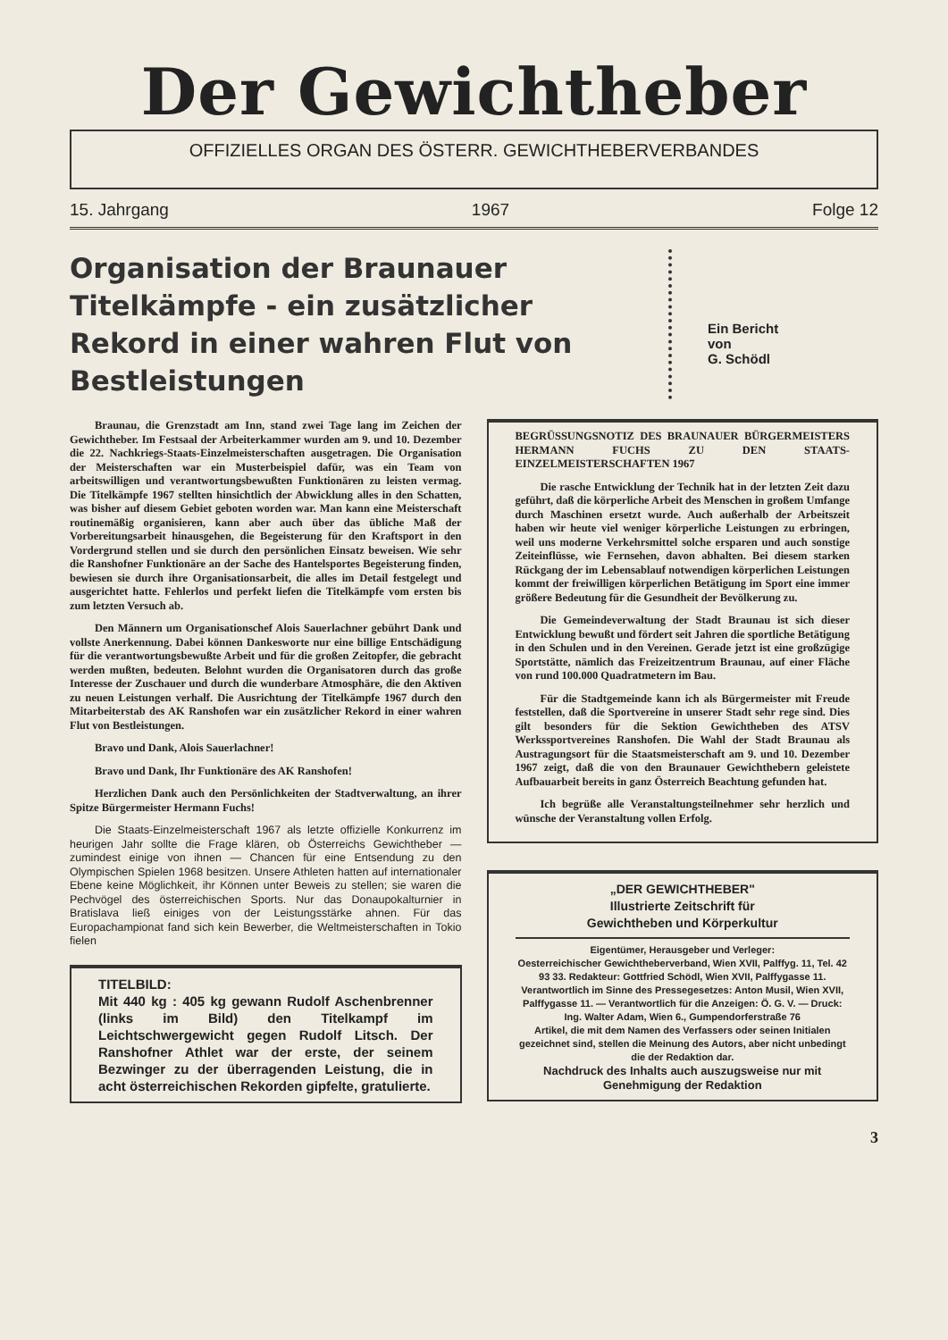Der Gewichtheber
OFFIZIELLES ORGAN DES ÖSTERR. GEWICHTHEBERVERBANDES
15. Jahrgang 1967 Folge 12
Organisation der Braunauer Titelkämpfe - ein zusätzlicher Rekord in einer wahren Flut von Bestleistungen
Ein Bericht
von
G. Schödl
Braunau, die Grenzstadt am Inn, stand zwei Tage lang im Zeichen der Gewichtheber. Im Festsaal der Arbeiterkammer wurden am 9. und 10. Dezember die 22. Nachkriegs-Staats-Einzelmeisterschaften ausgetragen. Die Organisation der Meisterschaften war ein Musterbeispiel dafür, was ein Team von arbeitswilligen und verantwortungsbewußten Funktionären zu leisten vermag. Die Titelkämpfe 1967 stellten hinsichtlich der Abwicklung alles in den Schatten, was bisher auf diesem Gebiet geboten worden war. Man kann eine Meisterschaft routinemäßig organisieren, kann aber auch über das übliche Maß der Vorbereitungsarbeit hinausgehen, die Begeisterung für den Kraftsport in den Vordergrund stellen und sie durch den persönlichen Einsatz beweisen. Wie sehr die Ranshofner Funktionäre an der Sache des Hantelsportes Begeisterung finden, bewiesen sie durch ihre Organisationsarbeit, die alles im Detail festgelegt und ausgerichtet hatte. Fehlerlos und perfekt liefen die Titelkämpfe vom ersten bis zum letzten Versuch ab.
Den Männern um Organisationschef Alois Sauerlachner gebührt Dank und vollste Anerkennung. Dabei können Dankesworte nur eine billige Entschädigung für die verantwortungsbewußte Arbeit und für die großen Zeitopfer, die gebracht werden mußten, bedeuten. Belohnt wurden die Organisatoren durch das große Interesse der Zuschauer und durch die wunderbare Atmosphäre, die den Aktiven zu neuen Leistungen verhalf. Die Ausrichtung der Titelkämpfe 1967 durch den Mitarbeiterstab des AK Ranshofen war ein zusätzlicher Rekord in einer wahren Flut von Bestleistungen.
Bravo und Dank, Alois Sauerlachner!
Bravo und Dank, Ihr Funktionäre des AK Ranshofen!
Herzlichen Dank auch den Persönlichkeiten der Stadtverwaltung, an ihrer Spitze Bürgermeister Hermann Fuchs!
Die Staats-Einzelmeisterschaft 1967 als letzte offizielle Konkurrenz im heurigen Jahr sollte die Frage klären, ob Österreichs Gewichtheber — zumindest einige von ihnen — Chancen für eine Entsendung zu den Olympischen Spielen 1968 besitzen. Unsere Athleten hatten auf internationaler Ebene keine Möglichkeit, ihr Können unter Beweis zu stellen; sie waren die Pechvögel des österreichischen Sports. Nur das Donaupokalturnier in Bratislava ließ einiges von der Leistungsstärke ahnen. Für das Europachampionat fand sich kein Bewerber, die Weltmeisterschaften in Tokio fielen
TITELBILD:
Mit 440 kg : 405 kg gewann Rudolf Aschenbrenner (links im Bild) den Titelkampf im Leichtschwergewicht gegen Rudolf Litsch. Der Ranshofner Athlet war der erste, der seinem Bezwinger zu der überragenden Leistung, die in acht österreichischen Rekorden gipfelte, gratulierte.
BEGRÜSSUNGSNOTIZ DES BRAUNAUER BÜRGERMEISTERS HERMANN FUCHS ZU DEN STAATS-EINZELMEISTERSCHAFTEN 1967
Die rasche Entwicklung der Technik hat in der letzten Zeit dazu geführt, daß die körperliche Arbeit des Menschen in großem Umfange durch Maschinen ersetzt wurde. Auch außerhalb der Arbeitszeit haben wir heute viel weniger körperliche Leistungen zu erbringen, weil uns moderne Verkehrsmittel solche ersparen und auch sonstige Zeiteinflüsse, wie Fernsehen, davon abhalten. Bei diesem starken Rückgang der im Lebensablauf notwendigen körperlichen Leistungen kommt der freiwilligen körperlichen Betätigung im Sport eine immer größere Bedeutung für die Gesundheit der Bevölkerung zu.
Die Gemeindeverwaltung der Stadt Braunau ist sich dieser Entwicklung bewußt und fördert seit Jahren die sportliche Betätigung in den Schulen und in den Vereinen. Gerade jetzt ist eine großzügige Sportstätte, nämlich das Freizeitzentrum Braunau, auf einer Fläche von rund 100.000 Quadratmetern im Bau.
Für die Stadtgemeinde kann ich als Bürgermeister mit Freude feststellen, daß die Sportvereine in unserer Stadt sehr rege sind. Dies gilt besonders für die Sektion Gewichtheben des ATSV Werkssportvereines Ranshofen. Die Wahl der Stadt Braunau als Austragungsort für die Staatsmeisterschaft am 9. und 10. Dezember 1967 zeigt, daß die von den Braunauer Gewichthebern geleistete Aufbauarbeit bereits in ganz Österreich Beachtung gefunden hat.
Ich begrüße alle Veranstaltungsteilnehmer sehr herzlich und wünsche der Veranstaltung vollen Erfolg.
„DER GEWICHTHEBER"
Illustrierte Zeitschrift für
Gewichtheben und Körperkultur
Eigentümer, Herausgeber und Verleger:
Oesterreichischer Gewichtheberverband, Wien XVII, Palffyg. 11, Tel. 42 93 33. Redakteur: Gottfried Schödl, Wien XVII, Palffygasse 11. Verantwortlich im Sinne des Pressegesetzes: Anton Musil, Wien XVII, Palffygasse 11. — Verantwortlich für die Anzeigen: Ö. G. V. — Druck: Ing. Walter Adam, Wien 6., Gumpendorferstraße 76
Artikel, die mit dem Namen des Verfassers oder seinen Initialen gezeichnet sind, stellen die Meinung des Autors, aber nicht unbedingt die der Redaktion dar.
Nachdruck des Inhalts auch auszugsweise nur mit Genehmigung der Redaktion
3